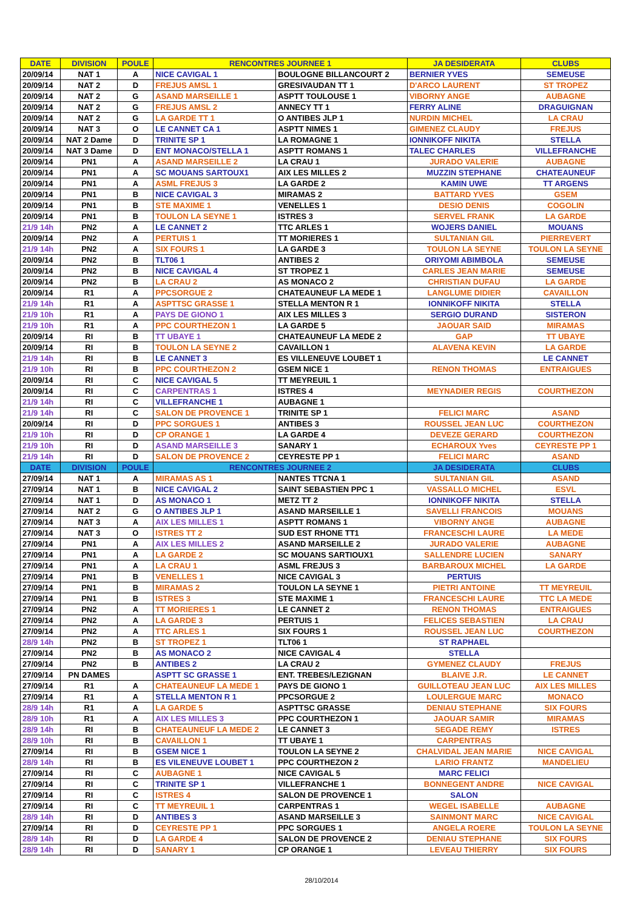| DATE | DIVISION | POULE | RENCONTRES JOURNEE 1 | | JA DESIDERATA | CLUBS |
| --- | --- | --- | --- | --- | --- | --- |
| 20/09/14 | NAT 1 | A | NICE CAVIGAL 1 | BOULOGNE BILLANCOURT 2 | BERNIER YVES | SEMEUSE |
| 20/09/14 | NAT 2 | D | FREJUS AMSL 1 | GRESIVAUDAN TT 1 | D'ARCO LAURENT | ST TROPEZ |
| 20/09/14 | NAT 2 | G | ASAND MARSEILLE 1 | ASPTT TOULOUSE 1 | VIBORNY ANGE | AUBAGNE |
| 20/09/14 | NAT 2 | G | FREJUS AMSL 2 | ANNECY TT 1 | FERRY ALINE | DRAGUIGNAN |
| 20/09/14 | NAT 2 | G | LA GARDE TT 1 | O ANTIBES JLP 1 | NURDIN MICHEL | LA CRAU |
| 20/09/14 | NAT 3 | O | LE CANNET CA 1 | ASPTT NIMES 1 | GIMENEZ CLAUDY | FREJUS |
| 20/09/14 | NAT 2 Dame | D | TRINITE SP 1 | LA ROMAGNE 1 | IONNIKOFF NIKITA | STELLA |
| 20/09/14 | NAT 3 Dame | D | ENT MONACO/STELLA 1 | ASPTT ROMANS 1 | TALEC CHARLES | VILLEFRANCHE |
| 20/09/14 | PN1 | A | ASAND MARSEILLE 2 | LA CRAU 1 | JURADO VALERIE | AUBAGNE |
| 20/09/14 | PN1 | A | SC MOUANS SARTOUX1 | AIX LES MILLES 2 | MUZZIN STEPHANE | CHATEAUNEUF |
| 20/09/14 | PN1 | A | ASML FREJUS 3 | LA GARDE 2 | KAMIN UWE | TT ARGENS |
| 20/09/14 | PN1 | B | NICE CAVIGAL 3 | MIRAMAS 2 | BATTARD YVES | GSEM |
| 20/09/14 | PN1 | B | STE MAXIME 1 | VENELLES 1 | DESIO DENIS | COGOLIN |
| 20/09/14 | PN1 | B | TOULON LA SEYNE 1 | ISTRES 3 | SERVEL FRANK | LA GARDE |
| 21/9 14h | PN2 | A | LE CANNET 2 | TTC ARLES 1 | WOJERS DANIEL | MOUANS |
| 20/09/14 | PN2 | A | PERTUIS 1 | TT MORIERES 1 | SULTANIAN GIL | PIERREVERT |
| 21/9 14h | PN2 | A | SIX FOURS 1 | LA GARDE 3 | TOULON LA SEYNE | TOULON LA SEYNE |
| 20/09/14 | PN2 | B | TLT06 1 | ANTIBES 2 | ORIYOMI ABIMBOLA | SEMEUSE |
| 20/09/14 | PN2 | B | NICE CAVIGAL 4 | ST TROPEZ 1 | CARLES JEAN MARIE | SEMEUSE |
| 20/09/14 | PN2 | B | LA CRAU 2 | AS MONACO 2 | CHRISTIAN DUFAU | LA GARDE |
| 20/09/14 | R1 | A | PPCSORGUE 2 | CHATEAUNEUF LA MEDE 1 | LANGLUME DIDIER | CAVAILLON |
| 21/9 14h | R1 | A | ASPTTSC GRASSE 1 | STELLA MENTON R 1 | IONNIKOFF NIKITA | STELLA |
| 21/9 10h | R1 | A | PAYS DE GIONO 1 | AIX LES MILLES 3 | SERGIO DURAND | SISTERON |
| 21/9 10h | R1 | A | PPC COURTHEZON 1 | LA GARDE 5 | JAOUAR SAID | MIRAMAS |
| 20/09/14 | RI | B | TT UBAYE 1 | CHATEAUNEUF LA MEDE 2 | GAP | TT UBAYE |
| 20/09/14 | RI | B | TOULON LA SEYNE 2 | CAVAILLON 1 | ALAVENA KEVIN | LA GARDE |
| 21/9 14h | RI | B | LE CANNET 3 | ES VILLENEUVE LOUBET 1 | | LE CANNET |
| 21/9 10h | RI | B | PPC COURTHEZON 2 | GSEM NICE 1 | RENON THOMAS | ENTRAIGUES |
| 20/09/14 | RI | C | NICE CAVIGAL 5 | TT MEYREUIL 1 | | |
| 20/09/14 | RI | C | CARPENTRAS 1 | ISTRES 4 | MEYNADIER REGIS | COURTHEZON |
| 21/9 14h | RI | C | VILLEFRANCHE 1 | AUBAGNE 1 | | |
| 21/9 14h | RI | C | SALON DE PROVENCE 1 | TRINITE SP 1 | FELICI MARC | ASAND |
| 20/09/14 | RI | D | PPC SORGUES 1 | ANTIBES 3 | ROUSSEL JEAN LUC | COURTHEZON |
| 21/9 10h | RI | D | CP ORANGE 1 | LA GARDE 4 | DEVEZE GERARD | COURTHEZON |
| 21/9 10h | RI | D | ASAND MARSEILLE 3 | SANARY 1 | ECHAROUX Yves | CEYRESTE PP 1 |
| 21/9 14h | RI | D | SALON DE PROVENCE 2 | CEYRESTE PP 1 | FELICI MARC | ASAND |
| DATE | DIVISION | POULE | RENCONTRES JOURNEE 2 | | JA DESIDERATA | CLUBS |
| 27/09/14 | NAT 1 | A | MIRAMAS AS 1 | NANTES TTCNA 1 | SULTANIAN GIL | ASAND |
| 27/09/14 | NAT 1 | B | NICE CAVIGAL 2 | SAINT SEBASTIEN PPC 1 | VASSALLO MICHEL | ESVL |
| 27/09/14 | NAT 1 | D | AS MONACO 1 | METZ TT 2 | IONNIKOFF NIKITA | STELLA |
| 27/09/14 | NAT 2 | G | O ANTIBES JLP 1 | ASAND MARSEILLE 1 | SAVELLI FRANCOIS | MOUANS |
| 27/09/14 | NAT 3 | A | AIX LES MILLES 1 | ASPTT ROMANS 1 | VIBORNY ANGE | AUBAGNE |
| 27/09/14 | NAT 3 | O | ISTRES TT 2 | SUD EST RHONE TT1 | FRANCESCHI LAURE | LA MEDE |
| 27/09/14 | PN1 | A | AIX LES MILLES 2 | ASAND MARSEILLE 2 | JURADO VALERIE | AUBAGNE |
| 27/09/14 | PN1 | A | LA GARDE 2 | SC MOUANS SARTIOUX1 | SALLENDRE LUCIEN | SANARY |
| 27/09/14 | PN1 | A | LA CRAU 1 | ASML FREJUS 3 | BARBAROUX MICHEL | LA GARDE |
| 27/09/14 | PN1 | B | VENELLES 1 | NICE CAVIGAL 3 | PERTUIS | |
| 27/09/14 | PN1 | B | MIRAMAS 2 | TOULON LA SEYNE 1 | PIETRI ANTOINE | TT MEYREUIL |
| 27/09/14 | PN1 | B | ISTRES 3 | STE MAXIME 1 | FRANCESCHI LAURE | TTC LA MEDE |
| 27/09/14 | PN2 | A | TT MORIERES 1 | LE CANNET 2 | RENON THOMAS | ENTRAIGUES |
| 27/09/14 | PN2 | A | LA GARDE 3 | PERTUIS 1 | FELICES SEBASTIEN | LA CRAU |
| 27/09/14 | PN2 | A | TTC ARLES 1 | SIX FOURS 1 | ROUSSEL JEAN LUC | COURTHEZON |
| 28/9 14h | PN2 | B | ST TROPEZ 1 | TLT06 1 | ST RAPHAEL | |
| 27/09/14 | PN2 | B | AS MONACO 2 | NICE CAVIGAL 4 | STELLA | |
| 27/09/14 | PN2 | B | ANTIBES 2 | LA CRAU 2 | GYMENEZ CLAUDY | FREJUS |
| 27/09/14 | PN DAMES | | ASPTT SC GRASSE 1 | ENT. TREBES/LEZIGNAN | BLAIVE J.R. | LE CANNET |
| 27/09/14 | R1 | A | CHATEAUNEUF LA MEDE 1 | PAYS DE GIONO 1 | GUILLOTEAU JEAN LUC | AIX LES MILLES |
| 27/09/14 | R1 | A | STELLA MENTON R 1 | PPCSORGUE 2 | LOULERGUE MARC | MONACO |
| 28/9 14h | R1 | A | LA GARDE 5 | ASPTTSC GRASSE | DENIAU STEPHANE | SIX FOURS |
| 28/9 10h | R1 | A | AIX LES MILLES 3 | PPC COURTHEZON 1 | JAOUAR SAMIR | MIRAMAS |
| 28/9 14h | RI | B | CHATEAUNEUF LA MEDE 2 | LE CANNET 3 | SEGADE REMY | ISTRES |
| 28/9 10h | RI | B | CAVAILLON 1 | TT UBAYE 1 | CARPENTRAS | |
| 27/09/14 | RI | B | GSEM NICE 1 | TOULON LA SEYNE 2 | CHALVIDAL JEAN MARIE | NICE CAVIGAL |
| 28/9 14h | RI | B | ES VILENEUVE LOUBET 1 | PPC COURTHEZON 2 | LARIO FRANTZ | MANDELIEU |
| 27/09/14 | RI | C | AUBAGNE 1 | NICE CAVIGAL 5 | MARC FELICI | |
| 27/09/14 | RI | C | TRINITE SP 1 | VILLEFRANCHE 1 | BONNEGENT ANDRE | NICE CAVIGAL |
| 27/09/14 | RI | C | ISTRES 4 | SALON DE PROVENCE 1 | SALON | |
| 27/09/14 | RI | C | TT MEYREUIL 1 | CARPENTRAS 1 | WEGEL ISABELLE | AUBAGNE |
| 28/9 14h | RI | D | ANTIBES 3 | ASAND MARSEILLE 3 | SAINMONT MARC | NICE CAVIGAL |
| 27/09/14 | RI | D | CEYRESTE PP 1 | PPC SORGUES 1 | ANGELA ROERE | TOULON LA SEYNE |
| 28/9 14h | RI | D | LA GARDE 4 | SALON DE PROVENCE 2 | DENIAU STEPHANE | SIX FOURS |
| 28/9 14h | RI | D | SANARY 1 | CP ORANGE 1 | LEVEAU THIERRY | SIX FOURS |
28/10/2014